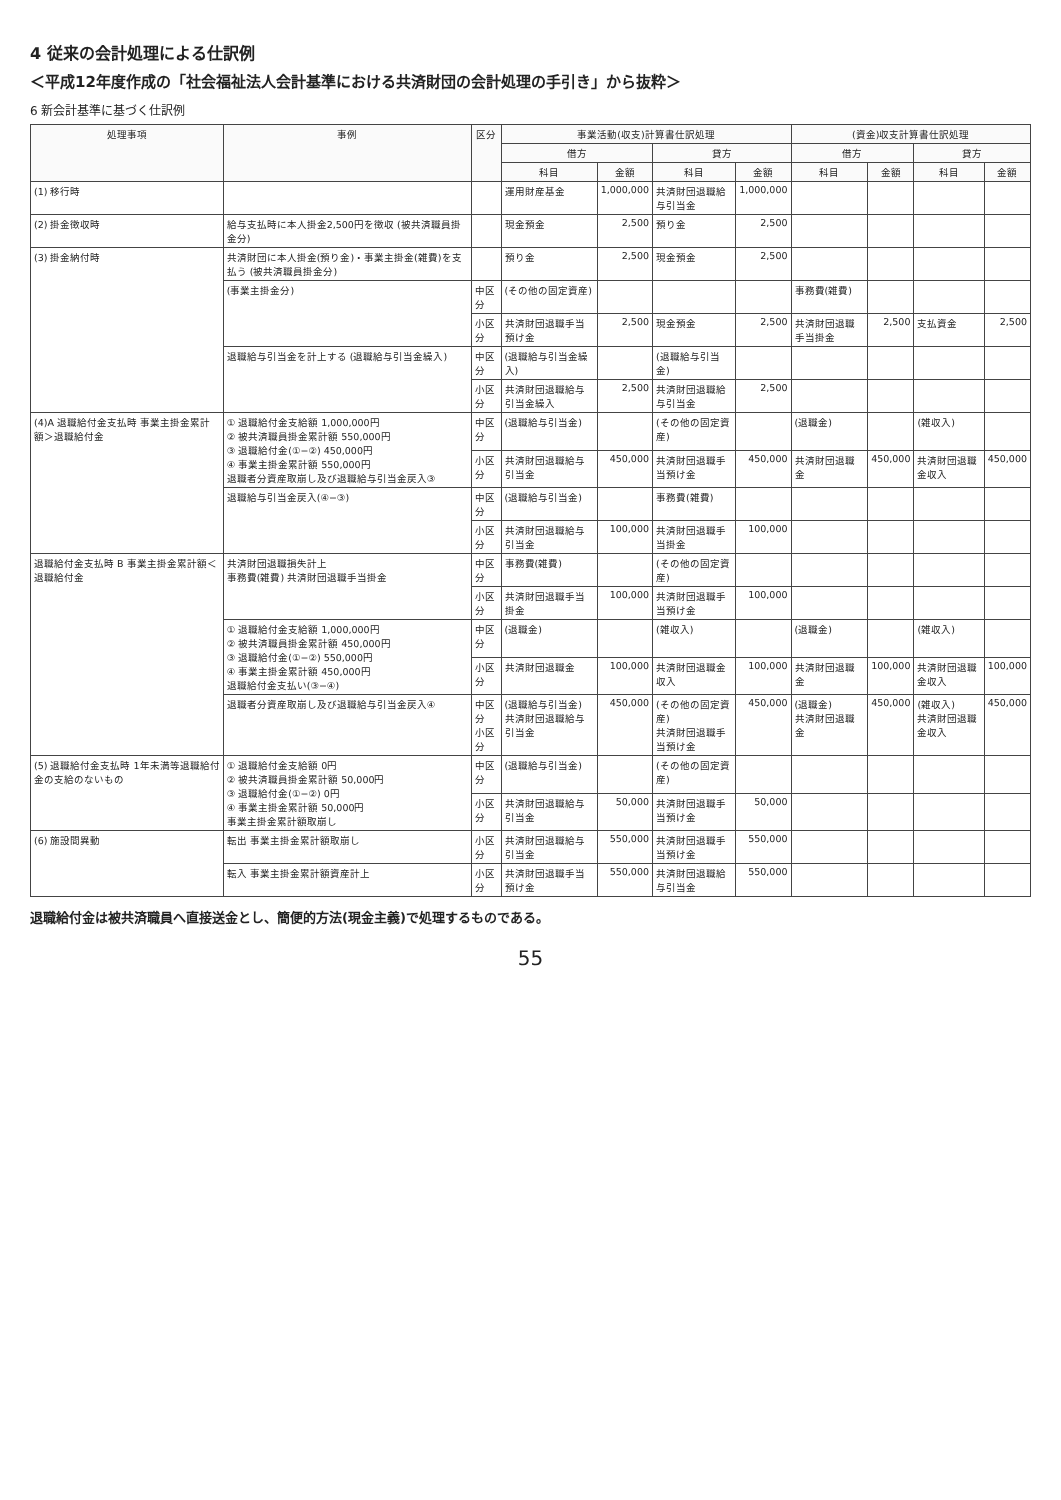4 従来の会計処理による仕訳例
＜平成12年度作成の「社会福祉法人会計基準における共済財団の会計処理の手引き」から抜粋＞
6 新会計基準に基づく仕訳例
| 処理事項 | 事例 | 区分 | 事業活動(収支)計算書仕訳処理 | | | | (資金)収支計算書仕訳処理 | | | |
| --- | --- | --- | --- | --- | --- | --- | --- | --- | --- | --- |
| | | | 借方 | | 貸方 | | 借方 | | 貸方 | |
| | | | 科目 | 金額 | 科目 | 金額 | 科目 | 金額 | 科目 | 金額 |
| (1) 移行時 | | | 運用財産基金 | 1,000,000 | 共済財団退職給与引当金 | 1,000,000 | | | | |
| (2) 掛金徴収時 | 給与支払時に本人掛金2,500円を徴収 (被共済職員掛金分) | | 現金預金 | 2,500 | 預り金 | 2,500 | | | | |
| (3) 掛金納付時 | 共済財団に本人掛金(預り金)・事業主掛金(雑費)を支払う (被共済職員掛金分) | | 預り金 | 2,500 | 現金預金 | 2,500 | | | | |
| | (事業主掛金分) | 中区分 | (その他の固定資産) | | | | 事務費(雑費) | | | |
| | | 小区分 | 共済財団退職手当預け金 | 2,500 | 現金預金 | 2,500 | 共済財団退職手当掛金 | 2,500 | 支払資金 | 2,500 |
| | 退職給与引当金を計上する (退職給与引当金繰入) | 中区分 | (退職給与引当金繰入) | | (退職給与引当金) | | | | | |
| | | 小区分 | 共済財団退職給与引当金繰入 | 2,500 | 共済財団退職給与引当金 | 2,500 | | | | |
| (4)A 退職給付金支払時 事業主掛金累計額＞退職給付金 | ① 退職給付金支給額 1,000,000円 ② 被共済職員掛金累計額 550,000円 ③ 退職給付金(①−②) 450,000円 ④ 事業主掛金累計額 550,000円 退職者分資産取崩し及び退職給与引当金戻入③ | 中区分 | (退職給与引当金) | | (その他の固定資産) | | (退職金) | | (雑収入) | |
| | | 小区分 | 共済財団退職給与引当金 | 450,000 | 共済財団退職手当預け金 | 450,000 | 共済財団退職金 | 450,000 | 共済財団退職金収入 | 450,000 |
| | 退職給与引当金戻入(④−③) | 中区分 | (退職給与引当金) | | 事務費(雑費) | | | | | |
| | | 小区分 | 共済財団退職給与引当金 | 100,000 | 共済財団退職手当掛金 | 100,000 | | | | |
| 退職給付金支払時 B 事業主掛金累計額＜退職給付金 | 共済財団退職損失計上 事務費(雑費) 共済財団退職手当掛金 | 中区分 | 事務費(雑費) | | (その他の固定資産) | | | | | |
| | | 小区分 | 共済財団退職手当掛金 | 100,000 | 共済財団退職手当預け金 | 100,000 | | | | |
| | ① 退職給付金支給額 1,000,000円 ② 被共済職員掛金累計額 450,000円 ③ 退職給付金(①−②) 550,000円 ④ 事業主掛金累計額 450,000円 退職給付金支払い(③−④) | 中区分 | (退職金) | | (雑収入) | | (退職金) | | (雑収入) | |
| | | 小区分 | 共済財団退職金 | 100,000 | 共済財団退職金収入 | 100,000 | 共済財団退職金 | 100,000 | 共済財団退職金収入 | 100,000 |
| | 退職者分資産取崩し及び退職給与引当金戻入④ | 中区分 小区分 | (退職給与引当金) 共済財団退職給与引当金 | 450,000 | (その他の固定資産) 共済財団退職手当預け金 | 450,000 | (退職金) 共済財団退職金 | 450,000 | (雑収入) 共済財団退職金収入 | 450,000 |
| (5) 退職給付金支払時 1年未満等退職給付金の支給のないもの | ① 退職給付金支給額 0円 ② 被共済職員掛金累計額 50,000円 ③ 退職給付金(①−②) 0円 ④ 事業主掛金累計額 50,000円 事業主掛金累計額取崩し | 中区分 | (退職給与引当金) | | (その他の固定資産) | | | | | |
| | | 小区分 | 共済財団退職給与引当金 | 50,000 | 共済財団退職手当預け金 | 50,000 | | | | |
| (6) 施設間異動 | 転出 事業主掛金累計額取崩し | 小区分 | 共済財団退職給与引当金 | 550,000 | 共済財団退職手当預け金 | 550,000 | | | | |
| | 転入 事業主掛金累計額資産計上 | 小区分 | 共済財団退職手当預け金 | 550,000 | 共済財団退職給与引当金 | 550,000 | | | | |
退職給付金は被共済職員へ直接送金とし、簡便的方法(現金主義)で処理するものである。
55